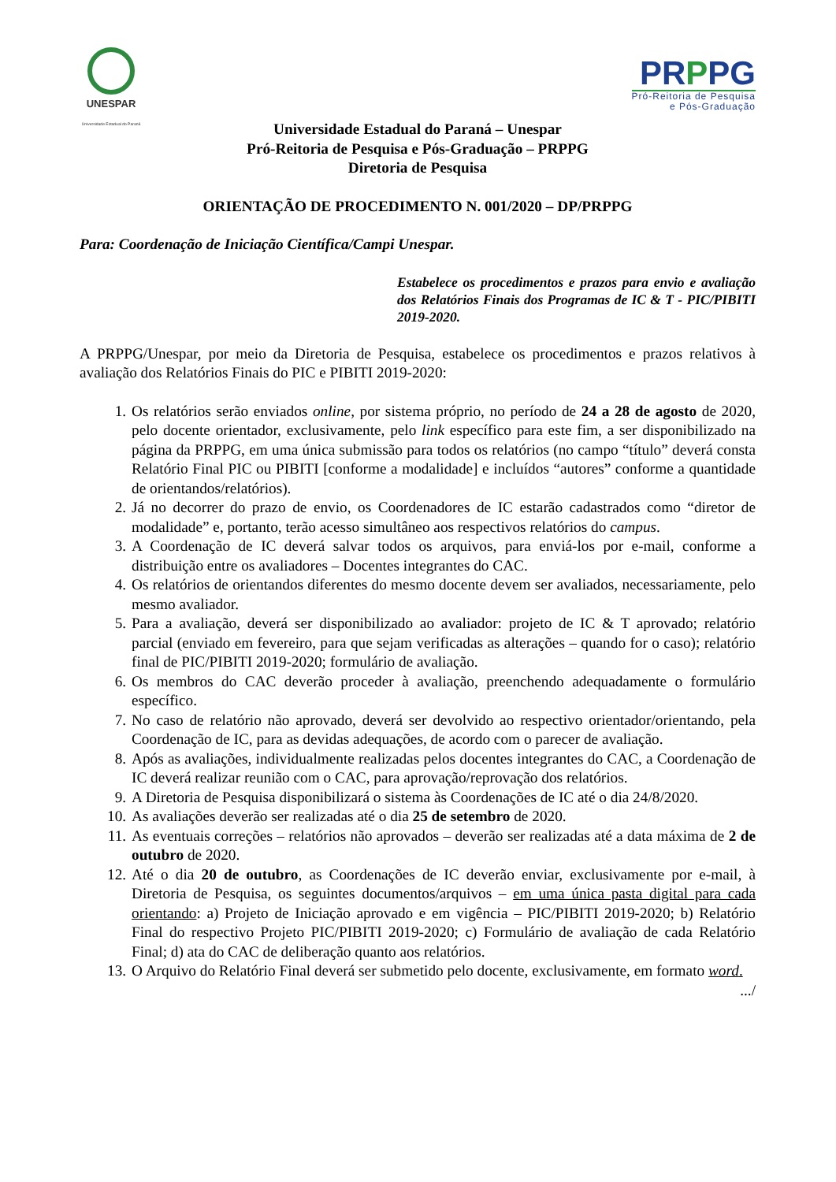UNESPAR
Universidade Estadual do Paraná
PR PPG
Pró-Reitoria de Pesquisa
e Pós-Graduação
Universidade Estadual do Paraná – Unespar
Pró-Reitoria de Pesquisa e Pós-Graduação – PRPPG
Diretoria de Pesquisa
ORIENTAÇÃO DE PROCEDIMENTO N. 001/2020 – DP/PRPPG
Para: Coordenação de Iniciação Científica/Campi Unespar.
Estabelece os procedimentos e prazos para envio e avaliação dos Relatórios Finais dos Programas de IC & T - PIC/PIBITI 2019-2020.
A PRPPG/Unespar, por meio da Diretoria de Pesquisa, estabelece os procedimentos e prazos relativos à avaliação dos Relatórios Finais do PIC e PIBITI 2019-2020:
1. Os relatórios serão enviados online, por sistema próprio, no período de 24 a 28 de agosto de 2020, pelo docente orientador, exclusivamente, pelo link específico para este fim, a ser disponibilizado na página da PRPPG, em uma única submissão para todos os relatórios (no campo “título” deverá consta Relatório Final PIC ou PIBITI [conforme a modalidade] e incluídos “autores” conforme a quantidade de orientandos/relatórios).
2. Já no decorrer do prazo de envio, os Coordenadores de IC estarão cadastrados como “diretor de modalidade” e, portanto, terão acesso simultâneo aos respectivos relatórios do campus.
3. A Coordenação de IC deverá salvar todos os arquivos, para enviá-los por e-mail, conforme a distribuição entre os avaliadores – Docentes integrantes do CAC.
4. Os relatórios de orientandos diferentes do mesmo docente devem ser avaliados, necessariamente, pelo mesmo avaliador.
5. Para a avaliação, deverá ser disponibilizado ao avaliador: projeto de IC & T aprovado; relatório parcial (enviado em fevereiro, para que sejam verificadas as alterações – quando for o caso); relatório final de PIC/PIBITI 2019-2020; formulário de avaliação.
6. Os membros do CAC deverão proceder à avaliação, preenchendo adequadamente o formulário específico.
7. No caso de relatório não aprovado, deverá ser devolvido ao respectivo orientador/orientando, pela Coordenação de IC, para as devidas adequações, de acordo com o parecer de avaliação.
8. Após as avaliações, individualmente realizadas pelos docentes integrantes do CAC, a Coordenação de IC deverá realizar reunião com o CAC, para aprovação/reprovação dos relatórios.
9. A Diretoria de Pesquisa disponibilizará o sistema às Coordenações de IC até o dia 24/8/2020.
10. As avaliações deverão ser realizadas até o dia 25 de setembro de 2020.
11. As eventuais correções – relatórios não aprovados – deverão ser realizadas até a data máxima de 2 de outubro de 2020.
12. Até o dia 20 de outubro, as Coordenações de IC deverão enviar, exclusivamente por e-mail, à Diretoria de Pesquisa, os seguintes documentos/arquivos – em uma única pasta digital para cada orientando: a) Projeto de Iniciação aprovado e em vigência – PIC/PIBITI 2019-2020; b) Relatório Final do respectivo Projeto PIC/PIBITI 2019-2020; c) Formulário de avaliação de cada Relatório Final; d) ata do CAC de deliberação quanto aos relatórios.
13. O Arquivo do Relatório Final deverá ser submetido pelo docente, exclusivamente, em formato word.
.../